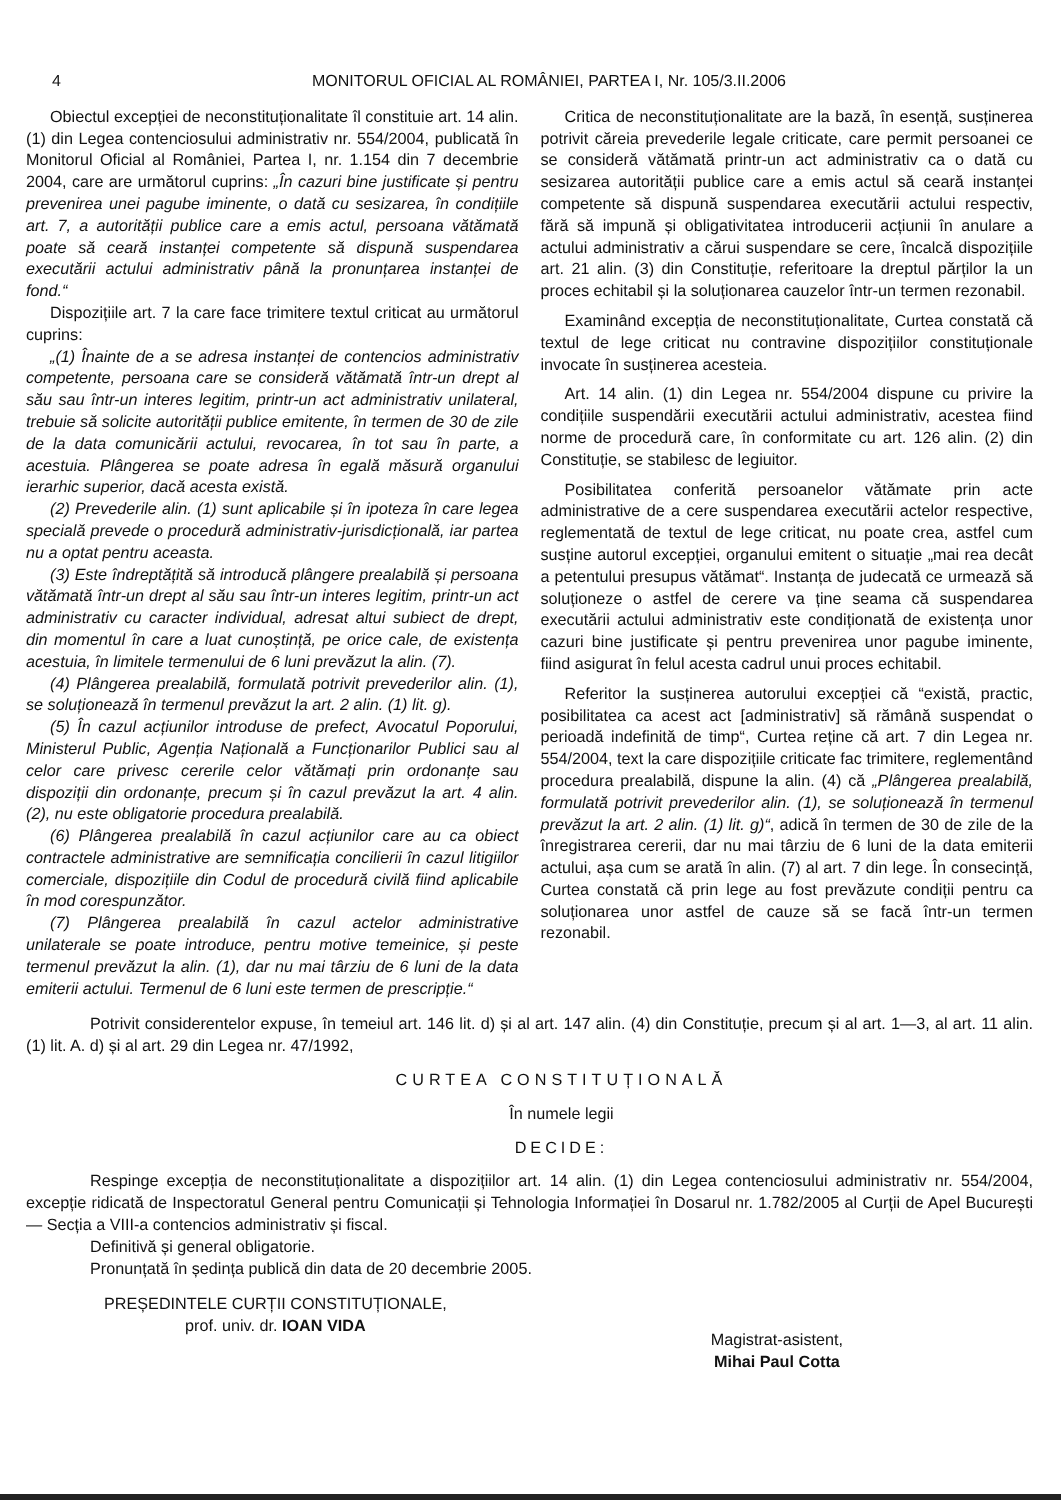4 MONITORUL OFICIAL AL ROMÂNIEI, PARTEA I, Nr. 105/3.II.2006
Obiectul excepției de neconstituționalitate îl constituie art. 14 alin. (1) din Legea contenciosului administrativ nr. 554/2004, publicată în Monitorul Oficial al României, Partea I, nr. 1.154 din 7 decembrie 2004, care are următorul cuprins: „În cazuri bine justificate și pentru prevenirea unei pagube iminente, o dată cu sesizarea, în condițiile art. 7, a autorității publice care a emis actul, persoana vătămată poate să ceară instanței competente să dispună suspendarea executării actului administrativ până la pronunțarea instanței de fond.“
Dispozițiile art. 7 la care face trimitere textul criticat au următorul cuprins:
„(1) Înainte de a se adresa instanței de contencios administrativ competente, persoana care se consideră vătămată într-un drept al său sau într-un interes legitim, printr-un act administrativ unilateral, trebuie să solicite autorității publice emitente, în termen de 30 de zile de la data comunicării actului, revocarea, în tot sau în parte, a acestuia. Plângerea se poate adresa în egală măsură organului ierarhic superior, dacă acesta există.
(2) Prevederile alin. (1) sunt aplicabile și în ipoteza în care legea specială prevede o procedură administrativ-jurisdicțională, iar partea nu a optat pentru aceasta.
(3) Este îndreptățită să introducă plângere prealabilă și persoana vătămată într-un drept al său sau într-un interes legitim, printr-un act administrativ cu caracter individual, adresat altui subiect de drept, din momentul în care a luat cunoștință, pe orice cale, de existența acestuia, în limitele termenului de 6 luni prevăzut la alin. (7).
(4) Plângerea prealabilă, formulată potrivit prevederilor alin. (1), se soluționează în termenul prevăzut la art. 2 alin. (1) lit. g).
(5) În cazul acțiunilor introduse de prefect, Avocatul Poporului, Ministerul Public, Agenția Națională a Funcționarilor Publici sau al celor care privesc cererile celor vătămați prin ordonanțe sau dispoziții din ordonanțe, precum și în cazul prevăzut la art. 4 alin. (2), nu este obligatorie procedura prealabilă.
(6) Plângerea prealabilă în cazul acțiunilor care au ca obiect contractele administrative are semnificația concilierii în cazul litigiilor comerciale, dispozițiile din Codul de procedură civilă fiind aplicabile în mod corespunzător.
(7) Plângerea prealabilă în cazul actelor administrative unilaterale se poate introduce, pentru motive temeinice, și peste termenul prevăzut la alin. (1), dar nu mai târziu de 6 luni de la data emiterii actului. Termenul de 6 luni este termen de prescripție.“
Critica de neconstituționalitate are la bază, în esență, susținerea potrivit căreia prevederile legale criticate, care permit persoanei ce se consideră vătămată printr-un act administrativ ca o dată cu sesizarea autorității publice care a emis actul să ceară instanței competente să dispună suspendarea executării actului respectiv, fără să impună și obligativitatea introducerii acțiunii în anulare a actului administrativ a cărui suspendare se cere, încalcă dispozițiile art. 21 alin. (3) din Constituție, referitoare la dreptul părților la un proces echitabil și la soluționarea cauzelor într-un termen rezonabil.
Examinând excepția de neconstituționalitate, Curtea constată că textul de lege criticat nu contravine dispozițiilor constituționale invocate în susținerea acesteia.
Art. 14 alin. (1) din Legea nr. 554/2004 dispune cu privire la condițiile suspendării executării actului administrativ, acestea fiind norme de procedură care, în conformitate cu art. 126 alin. (2) din Constituție, se stabilesc de legiuitor.
Posibilitatea conferită persoanelor vătămate prin acte administrative de a cere suspendarea executării actelor respective, reglementată de textul de lege criticat, nu poate crea, astfel cum susține autorul excepției, organului emitent o situație „mai rea decât a petentului presupus vătămat“. Instanța de judecată ce urmează să soluționeze o astfel de cerere va ține seama că suspendarea executării actului administrativ este condiționată de existența unor cazuri bine justificate și pentru prevenirea unor pagube iminente, fiind asigurat în felul acesta cadrul unui proces echitabil.
Referitor la susținerea autorului excepției că “există, practic, posibilitatea ca acest act [administrativ] să rămână suspendat o perioadă indefinită de timp“, Curtea reține că art. 7 din Legea nr. 554/2004, text la care dispozițiile criticate fac trimitere, reglementând procedura prealabilă, dispune la alin. (4) că „Plângerea prealabilă, formulată potrivit prevederilor alin. (1), se soluționează în termenul prevăzut la art. 2 alin. (1) lit. g)“, adică în termen de 30 de zile de la înregistrarea cererii, dar nu mai târziu de 6 luni de la data emiterii actului, așa cum se arată în alin. (7) al art. 7 din lege. În consecință, Curtea constată că prin lege au fost prevăzute condiții pentru ca soluționarea unor astfel de cauze să se facă într-un termen rezonabil.
Potrivit considerentelor expuse, în temeiul art. 146 lit. d) și al art. 147 alin. (4) din Constituție, precum și al art. 1—3, al art. 11 alin. (1) lit. A. d) și al art. 29 din Legea nr. 47/1992,
CURTEA CONSTITUȚIONALĂ
În numele legii
DECIDE:
Respinge excepția de neconstituționalitate a dispozițiilor art. 14 alin. (1) din Legea contenciosului administrativ nr. 554/2004, excepție ridicată de Inspectoratul General pentru Comunicații și Tehnologia Informației în Dosarul nr. 1.782/2005 al Curții de Apel București — Secția a VIII-a contencios administrativ și fiscal.
Definitivă și general obligatorie.
Pronunțată în ședința publică din data de 20 decembrie 2005.
PREȘEDINTELE CURȚII CONSTITUȚIONALE,
prof. univ. dr. IOAN VIDA
Magistrat-asistent,
Mihai Paul Cotta